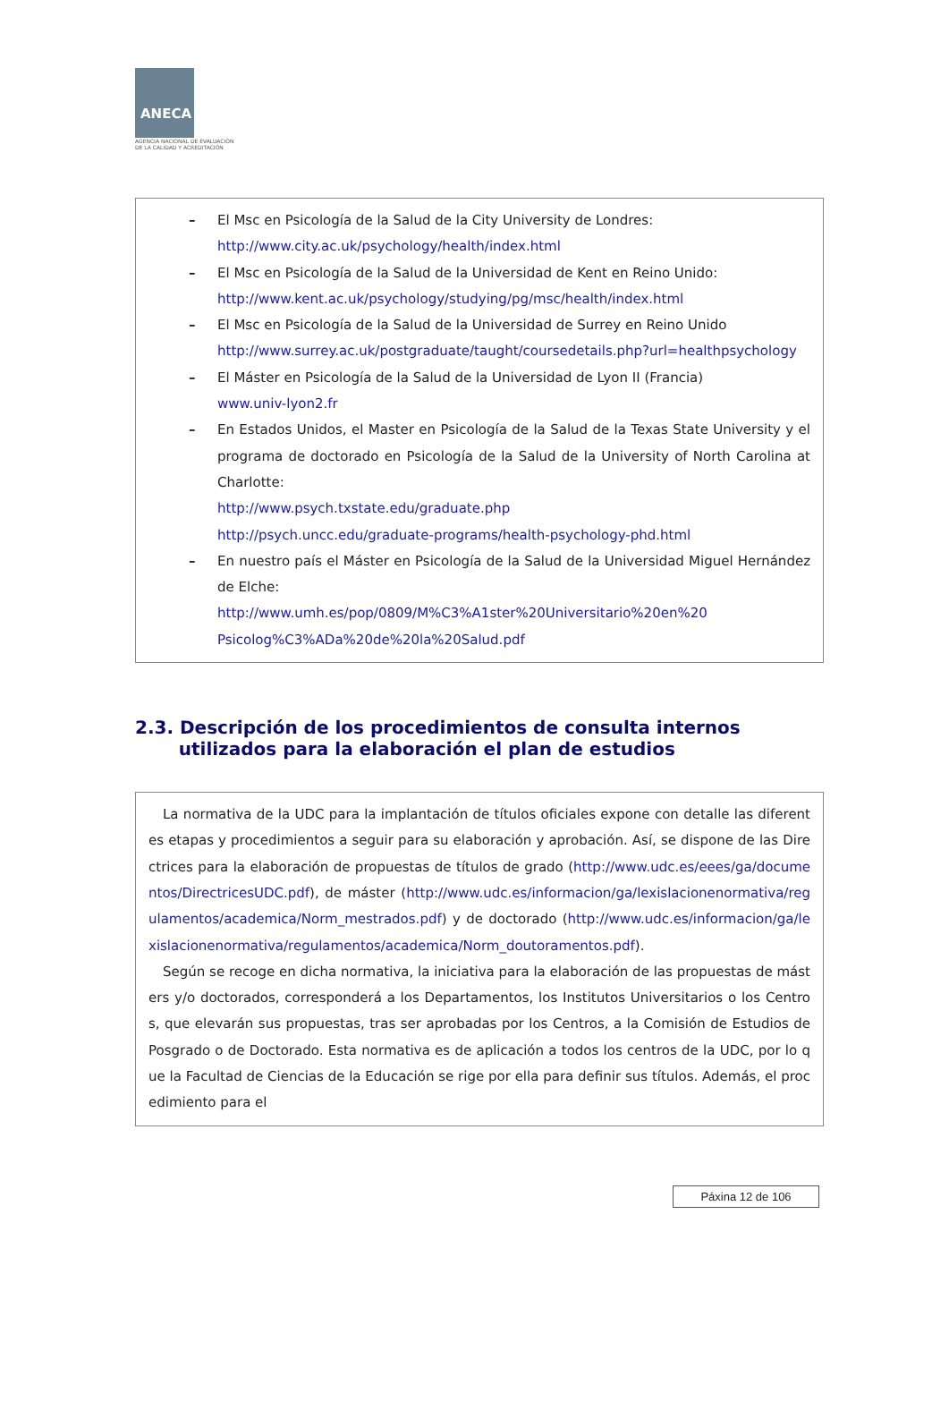ANECA
AGENCIA NACIONAL DE EVALUACIÓN
DE LA CALIDAD Y ACREDITACIÓN
– El Msc en Psicología de la Salud de la City University de Londres:
http://www.city.ac.uk/psychology/health/index.html
– El Msc en Psicología de la Salud de la Universidad de Kent en Reino Unido:
http://www.kent.ac.uk/psychology/studying/pg/msc/health/index.html
– El Msc en Psicología de la Salud de la Universidad de Surrey en Reino Unido
http://www.surrey.ac.uk/postgraduate/taught/coursedetails.php?url=healthpsychology
– El Máster en Psicología de la Salud de la Universidad de Lyon II (Francia)
www.univ-lyon2.fr
– En Estados Unidos, el Master en Psicología de la Salud de la Texas State University y el programa de doctorado en Psicología de la Salud de la University of North Carolina at Charlotte:
http://www.psych.txstate.edu/graduate.php
http://psych.uncc.edu/graduate-programs/health-psychology-phd.html
– En nuestro país el Máster en Psicología de la Salud de la Universidad Miguel Hernández de Elche:
http://www.umh.es/pop/0809/M%C3%A1ster%20Universitario%20en%20
Psicolog%C3%ADa%20de%20la%20Salud.pdf
2.3. Descripción de los procedimientos de consulta internos
utilizados para la elaboración el plan de estudios
La normativa de la UDC para la implantación de títulos oficiales expone con detalle las diferentes etapas y procedimientos a seguir para su elaboración y aprobación. Así, se dispone de las Directrices para la elaboración de propuestas de títulos de grado (http://www.udc.es/eees/ga/documentos/DirectricesUDC.pdf), de máster (http://www.udc.es/informacion/ga/lexislacionenormativa/regulamentos/academica/Norm_mestrados.pdf) y de doctorado (http://www.udc.es/informacion/ga/lexislacionenormativa/regulamentos/academica/Norm_doutoramentos.pdf).
Según se recoge en dicha normativa, la iniciativa para la elaboración de las propuestas de másters y/o doctorados, corresponderá a los Departamentos, los Institutos Universitarios o los Centros, que elevarán sus propuestas, tras ser aprobadas por los Centros, a la Comisión de Estudios de Posgrado o de Doctorado. Esta normativa es de aplicación a todos los centros de la UDC, por lo que la Facultad de Ciencias de la Educación se rige por ella para definir sus títulos. Además, el procedimiento para el
Páxina 12 de 106